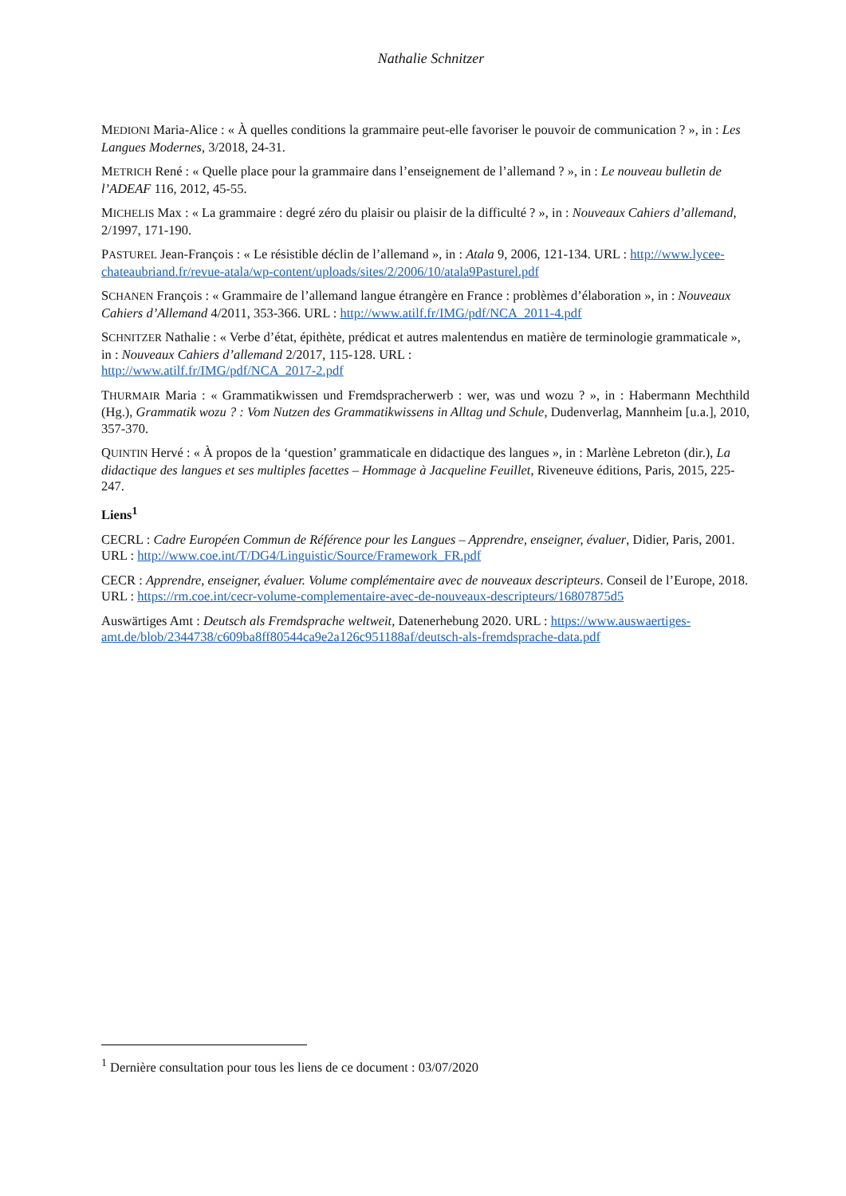Nathalie Schnitzer
MEDIONI Maria-Alice : « À quelles conditions la grammaire peut-elle favoriser le pouvoir de communication ? », in : Les Langues Modernes, 3/2018, 24-31.
METRICH René : « Quelle place pour la grammaire dans l’enseignement de l’allemand ? », in : Le nouveau bulletin de l’ADEAF 116, 2012, 45-55.
MICHELIS Max : « La grammaire : degré zéro du plaisir ou plaisir de la difficulté ? », in : Nouveaux Cahiers d’allemand, 2/1997, 171-190.
PASTUREL Jean-François : « Le résistible déclin de l’allemand », in : Atala 9, 2006, 121-134. URL : http://www.lycee-chateaubriand.fr/revue-atala/wp-content/uploads/sites/2/2006/10/atala9Pasturel.pdf
SCHANEN François : « Grammaire de l’allemand langue étrangère en France : problèmes d’élaboration », in : Nouveaux Cahiers d’Allemand 4/2011, 353-366. URL : http://www.atilf.fr/IMG/pdf/NCA_2011-4.pdf
SCHNITZER Nathalie : « Verbe d’état, épithète, prédicat et autres malentendus en matière de terminologie grammaticale », in : Nouveaux Cahiers d’allemand 2/2017, 115-128. URL :
http://www.atilf.fr/IMG/pdf/NCA_2017-2.pdf
THURMAIR Maria : « Grammatikwissen und Fremdspracherwerb : wer, was und wozu ? », in : Habermann Mechthild (Hg.), Grammatik wozu ? : Vom Nutzen des Grammatikwissens in Alltag und Schule, Dudenverlag, Mannheim [u.a.], 2010, 357-370.
QUINTIN Hervé : « À propos de la ‘question’ grammaticale en didactique des langues », in : Marlène Lebreton (dir.), La didactique des langues et ses multiples facettes – Hommage à Jacqueline Feuillet, Riveneuve éditions, Paris, 2015, 225-247.
Liens<sup>1</sup>
CECRL : Cadre Européen Commun de Référence pour les Langues – Apprendre, enseigner, évaluer, Didier, Paris, 2001. URL : http://www.coe.int/T/DG4/Linguistic/Source/Framework_FR.pdf
CECR : Apprendre, enseigner, évaluer. Volume complémentaire avec de nouveaux descripteurs. Conseil de l’Europe, 2018. URL : https://rm.coe.int/cecr-volume-complementaire-avec-de-nouveaux-descripteurs/16807875d5
Auswärtiges Amt : Deutsch als Fremdsprache weltweit, Datenerhebung 2020. URL : https://www.auswaertiges-amt.de/blob/2344738/c609ba8ff80544ca9e2a126c951188af/deutsch-als-fremdsprache-data.pdf
<sup>1</sup> Dernière consultation pour tous les liens de ce document : 03/07/2020